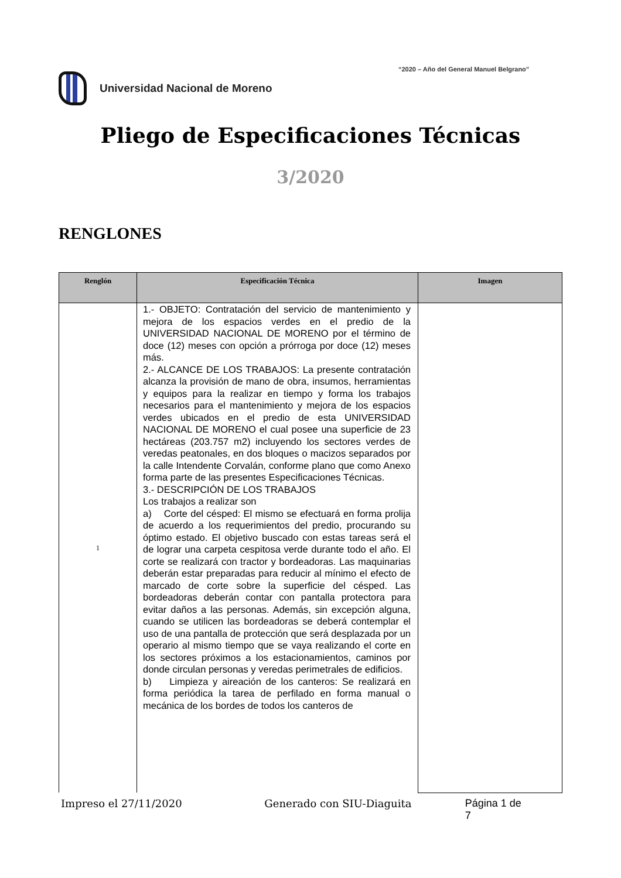“2020 – Año del General Manuel Belgrano”
Universidad Nacional de Moreno
Pliego de Especificaciones Técnicas
3/2020
RENGLONES
| Renglón | Especificación Técnica | Imagen |
| --- | --- | --- |
| 1 | 1.- OBJETO: Contratación del servicio de mantenimiento y mejora de los espacios verdes en el predio de la UNIVERSIDAD NACIONAL DE MORENO por el término de doce (12) meses con opción a prórroga por doce (12) meses más. 2.- ALCANCE DE LOS TRABAJOS: La presente contratación alcanza la provisión de mano de obra, insumos, herramientas y equipos para la realizar en tiempo y forma los trabajos necesarios para el mantenimiento y mejora de los espacios verdes ubicados en el predio de esta UNIVERSIDAD NACIONAL DE MORENO el cual posee una superficie de 23 hectáreas (203.757 m2) incluyendo los sectores verdes de veredas peatonales, en dos bloques o macizos separados por la calle Intendente Corvalán, conforme plano que como Anexo forma parte de las presentes Especificaciones Técnicas. 3.- DESCRIPCIÓN DE LOS TRABAJOS Los trabajos a realizar son a) Corte del césped: El mismo se efectuará en forma prolija de acuerdo a los requerimientos del predio, procurando su óptimo estado. El objetivo buscado con estas tareas será el de lograr una carpeta cespitosa verde durante todo el año. El corte se realizará con tractor y bordeadoras. Las maquinarias deberán estar preparadas para reducir al mínimo el efecto de marcado de corte sobre la superficie del césped. Las bordeadoras deberán contar con pantalla protectora para evitar daños a las personas. Además, sin excepción alguna, cuando se utilicen las bordeadoras se deberá contemplar el uso de una pantalla de protección que será desplazada por un operario al mismo tiempo que se vaya realizando el corte en los sectores próximos a los estacionamientos, caminos por donde circulan personas y veredas perimetrales de edificios. b) Limpieza y aireación de los canteros: Se realizará en forma periódica la tarea de perfilado en forma manual o mecánica de los bordes de todos los canteros de | |
Impreso el 27/11/2020 Generado con SIU-Diaguita Página 1 de 7